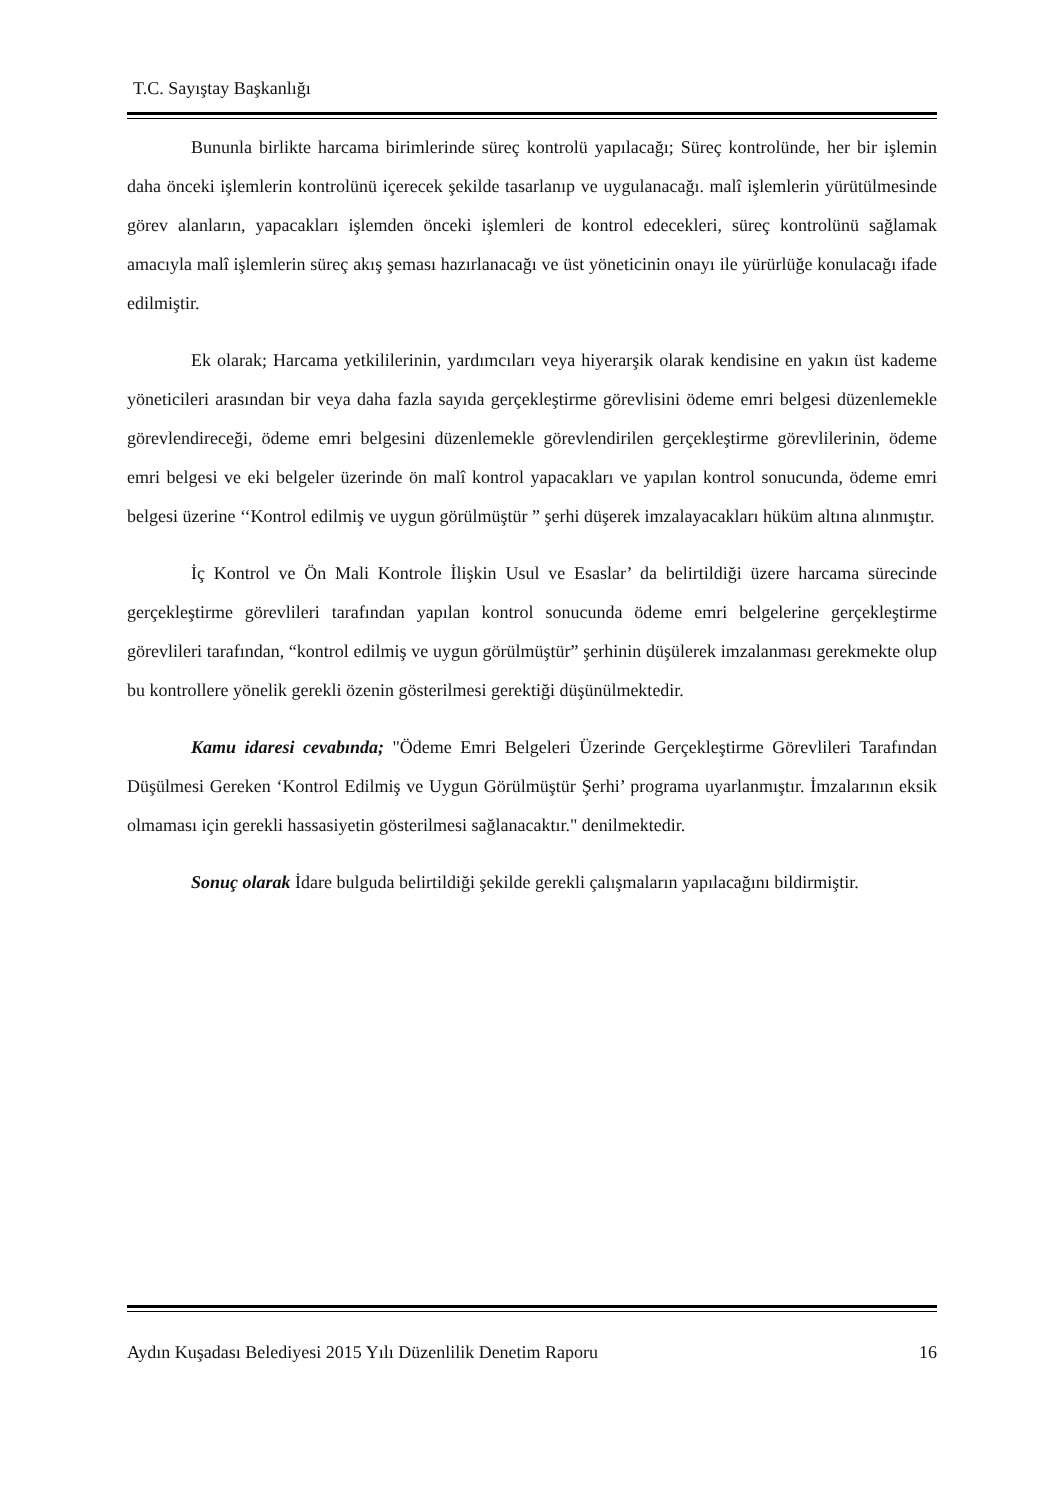T.C. Sayıştay Başkanlığı
Bununla birlikte harcama birimlerinde süreç kontrolü yapılacağı; Süreç kontrolünde, her bir işlemin daha önceki işlemlerin kontrolünü içerecek şekilde tasarlanıp ve uygulanacağı. malî işlemlerin yürütülmesinde görev alanların, yapacakları işlemden önceki işlemleri de kontrol edecekleri, süreç kontrolünü sağlamak amacıyla malî işlemlerin süreç akış şeması hazırlanacağı ve üst yöneticinin onayı ile yürürlüğe konulacağı ifade edilmiştir.
Ek olarak; Harcama yetkililerinin, yardımcıları veya hiyerarşik olarak kendisine en yakın üst kademe yöneticileri arasından bir veya daha fazla sayıda gerçekleştirme görevlisini ödeme emri belgesi düzenlemekle görevlendireceği, ödeme emri belgesini düzenlemekle görevlendirilen gerçekleştirme görevlilerinin, ödeme emri belgesi ve eki belgeler üzerinde ön malî kontrol yapacakları ve yapılan kontrol sonucunda, ödeme emri belgesi üzerine ‘‘Kontrol edilmiş ve uygun görülmüştür ” şerhi düşerek imzalayacakları hüküm altına alınmıştır.
İç Kontrol ve Ön Mali Kontrole İlişkin Usul ve Esaslar’ da belirtildiği üzere harcama sürecinde gerçekleştirme görevlileri tarafından yapılan kontrol sonucunda ödeme emri belgelerine gerçekleştirme görevlileri tarafından, “kontrol edilmiş ve uygun görülmüştür” şerhinin düşülerek imzalanması gerekmekte olup bu kontrollere yönelik gerekli özenin gösterilmesi gerektiği düşünülmektedir.
Kamu idaresi cevabında; "Ödeme Emri Belgeleri Üzerinde Gerçekleştirme Görevlileri Tarafından Düşülmesi Gereken ‘Kontrol Edilmiş ve Uygun Görülmüştür Şerhi’ programa uyarlanmıştır. İmzalarının eksik olmaması için gerekli hassasiyetin gösterilmesi sağlanacaktır." denilmektedir.
Sonuç olarak İdare bulguda belirtildiği şekilde gerekli çalışmaların yapılacağını bildirmiştir.
Aydın Kuşadası Belediyesi 2015 Yılı Düzenlilik Denetim Raporu 16